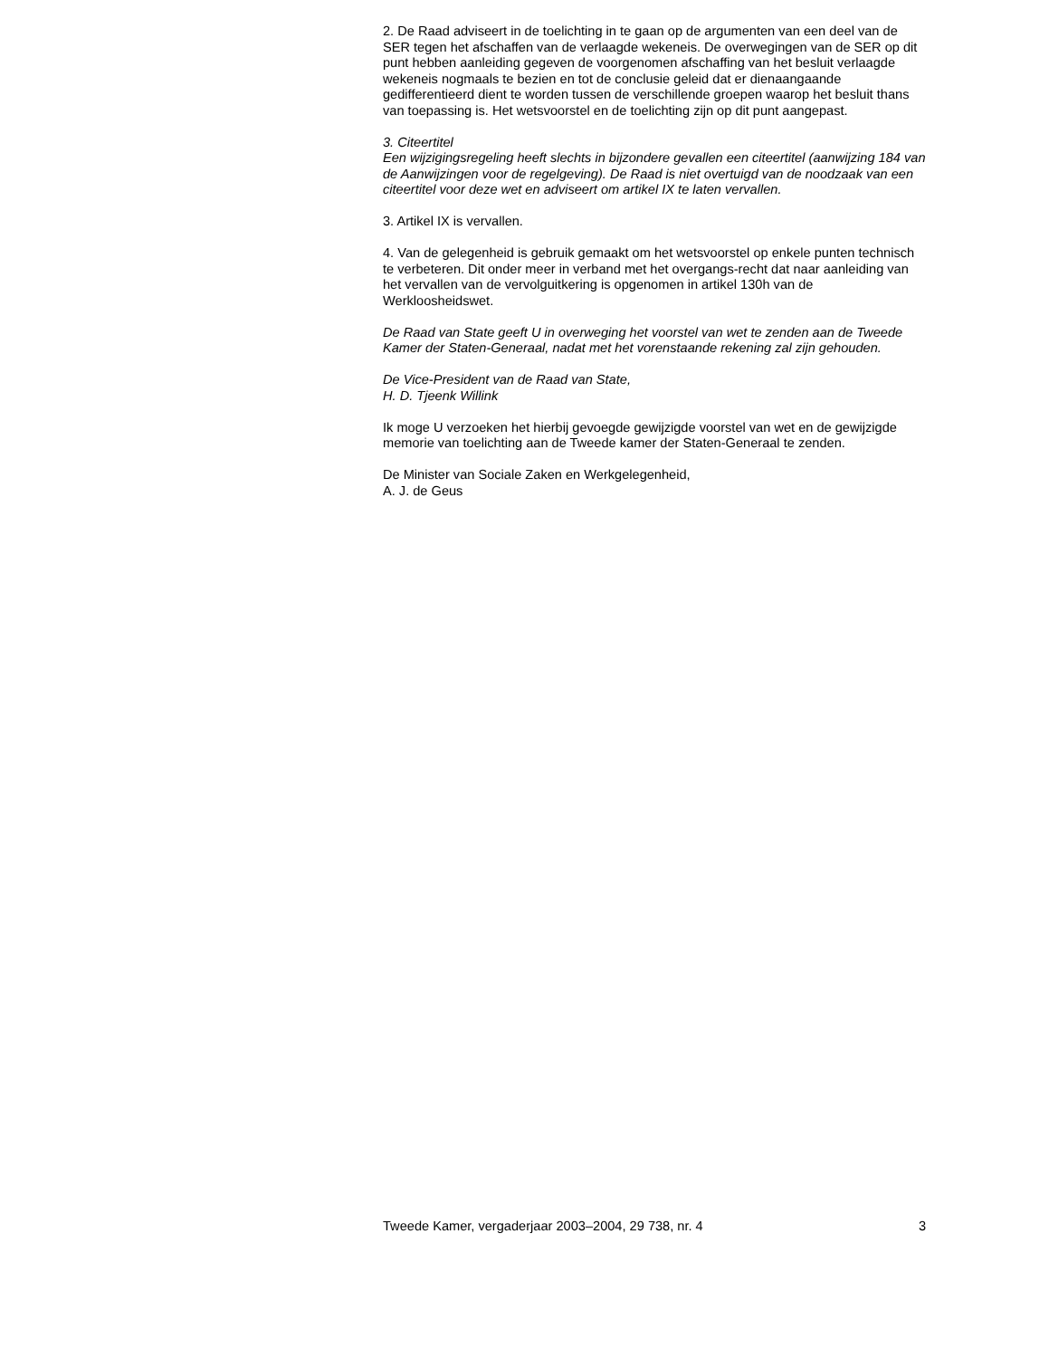2. De Raad adviseert in de toelichting in te gaan op de argumenten van een deel van de SER tegen het afschaffen van de verlaagde wekeneis. De overwegingen van de SER op dit punt hebben aanleiding gegeven de voorgenomen afschaffing van het besluit verlaagde wekeneis nogmaals te bezien en tot de conclusie geleid dat er dienaangaande gedifferentieerd dient te worden tussen de verschillende groepen waarop het besluit thans van toepassing is. Het wetsvoorstel en de toelichting zijn op dit punt aangepast.
3. Citeertitel
Een wijzigingsregeling heeft slechts in bijzondere gevallen een citeertitel (aanwijzing 184 van de Aanwijzingen voor de regelgeving). De Raad is niet overtuigd van de noodzaak van een citeertitel voor deze wet en adviseert om artikel IX te laten vervallen.
3. Artikel IX is vervallen.
4. Van de gelegenheid is gebruik gemaakt om het wetsvoorstel op enkele punten technisch te verbeteren. Dit onder meer in verband met het overgangs-recht dat naar aanleiding van het vervallen van de vervolguitkering is opgenomen in artikel 130h van de Werkloosheidswet.
De Raad van State geeft U in overweging het voorstel van wet te zenden aan de Tweede Kamer der Staten-Generaal, nadat met het vorenstaande rekening zal zijn gehouden.
De Vice-President van de Raad van State,
H. D. Tjeenk Willink
Ik moge U verzoeken het hierbij gevoegde gewijzigde voorstel van wet en de gewijzigde memorie van toelichting aan de Tweede kamer der Staten-Generaal te zenden.
De Minister van Sociale Zaken en Werkgelegenheid,
A. J. de Geus
Tweede Kamer, vergaderjaar 2003–2004, 29 738, nr. 4 3